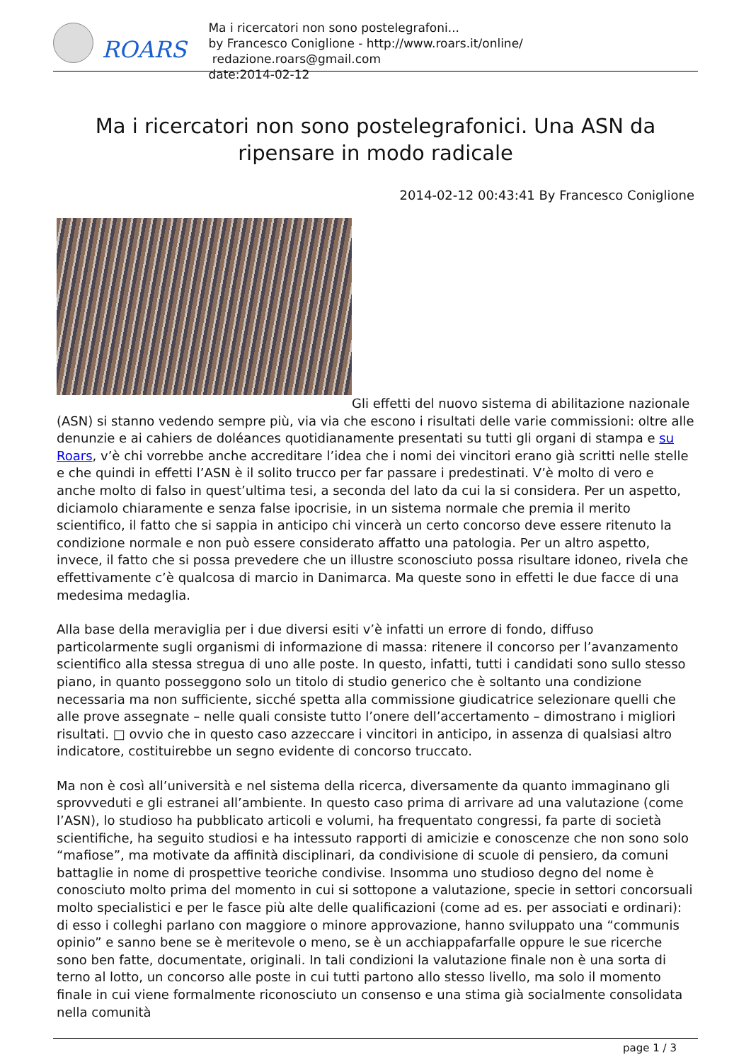ROARS
Ma i ricercatori non sono postelegrafoni...
by Francesco Coniglione - http://www.roars.it/online/ redazione.roars@gmail.com
date:2014-02-12
Ma i ricercatori non sono postelegrafonici. Una ASN da ripensare in modo radicale
2014-02-12 00:43:41 By Francesco Coniglione
Gli effetti del nuovo sistema di abilitazione nazionale (ASN) si stanno vedendo sempre più, via via che escono i risultati delle varie commissioni: oltre alle denunzie e ai cahiers de doléances quotidianamente presentati su tutti gli organi di stampa e su Roars, v’è chi vorrebbe anche accreditare l’idea che i nomi dei vincitori erano già scritti nelle stelle e che quindi in effetti l’ASN è il solito trucco per far passare i predestinati. V’è molto di vero e anche molto di falso in quest’ultima tesi, a seconda del lato da cui la si considera. Per un aspetto, diciamolo chiaramente e senza false ipocrisie, in un sistema normale che premia il merito scientifico, il fatto che si sappia in anticipo chi vincerà un certo concorso deve essere ritenuto la condizione normale e non può essere considerato affatto una patologia. Per un altro aspetto, invece, il fatto che si possa prevedere che un illustre sconosciuto possa risultare idoneo, rivela che effettivamente c’è qualcosa di marcio in Danimarca. Ma queste sono in effetti le due facce di una medesima medaglia.
Alla base della meraviglia per i due diversi esiti v’è infatti un errore di fondo, diffuso particolarmente sugli organismi di informazione di massa: ritenere il concorso per l’avanzamento scientifico alla stessa stregua di uno alle poste. In questo, infatti, tutti i candidati sono sullo stesso piano, in quanto posseggono solo un titolo di studio generico che è soltanto una condizione necessaria ma non sufficiente, sicché spetta alla commissione giudicatrice selezionare quelli che alle prove assegnate – nelle quali consiste tutto l’onere dell’accertamento – dimostrano i migliori risultati. □ ovvio che in questo caso azzeccare i vincitori in anticipo, in assenza di qualsiasi altro indicatore, costituirebbe un segno evidente di concorso truccato.
Ma non è così all’università e nel sistema della ricerca, diversamente da quanto immaginano gli sprovveduti e gli estranei all’ambiente. In questo caso prima di arrivare ad una valutazione (come l’ASN), lo studioso ha pubblicato articoli e volumi, ha frequentato congressi, fa parte di società scientifiche, ha seguito studiosi e ha intessuto rapporti di amicizie e conoscenze che non sono solo “mafiose”, ma motivate da affinità disciplinari, da condivisione di scuole di pensiero, da comuni battaglie in nome di prospettive teoriche condivise. Insomma uno studioso degno del nome è conosciuto molto prima del momento in cui si sottopone a valutazione, specie in settori concorsuali molto specialistici e per le fasce più alte delle qualificazioni (come ad es. per associati e ordinari): di esso i colleghi parlano con maggiore o minore approvazione, hanno sviluppato una “communis opinio” e sanno bene se è meritevole o meno, se è un acchiappafarfalle oppure le sue ricerche sono ben fatte, documentate, originali. In tali condizioni la valutazione finale non è una sorta di terno al lotto, un concorso alle poste in cui tutti partono allo stesso livello, ma solo il momento finale in cui viene formalmente riconosciuto un consenso e una stima già socialmente consolidata nella comunità
page 1 / 3